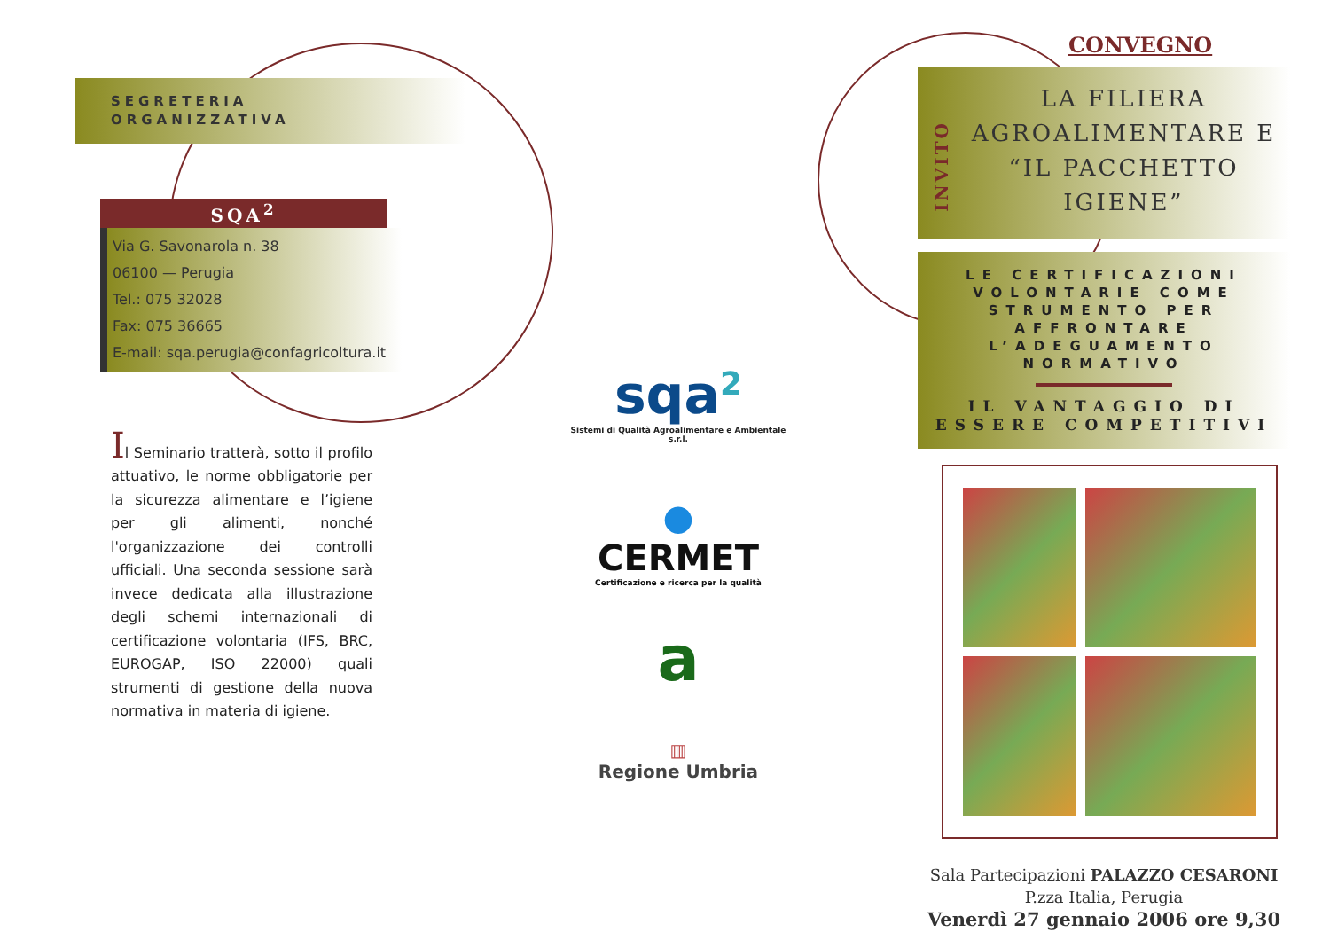SEGRETERIA
ORGANIZZATIVA
SQA<sup>2</sup>
Via G. Savonarola n. 38
06100 — Perugia
Tel.: 075 32028
Fax: 075 36665
E-mail: sqa.perugia@confagricoltura.it
Il Seminario tratterà, sotto il profilo attuativo, le norme obbligatorie per la sicurezza alimentare e l’igiene per gli alimenti, nonché l'organizzazione dei controlli ufficiali. Una seconda sessione sarà invece dedicata alla illustrazione degli schemi internazionali di certificazione volontaria (IFS, BRC, EUROGAP, ISO 22000) quali strumenti di gestione della nuova normativa in materia di igiene.
sqa<sup>2</sup>
Sistemi di Qualità Agroalimentare e Ambientale s.r.l.
●
CERMET
Certificazione e ricerca per la qualità
a
▥
Regione Umbria
CONVEGNO
INVITO
LA FILIERA AGROALIMENTARE E “IL PACCHETTO IGIENE”
LE CERTIFICAZIONI VOLONTARIE COME STRUMENTO PER AFFRONTARE L’ADEGUAMENTO NORMATIVO
IL VANTAGGIO DI ESSERE COMPETITIVI
Sala Partecipazioni PALAZZO CESARONI
P.zza Italia, Perugia
Venerdì 27 gennaio 2006 ore 9,30